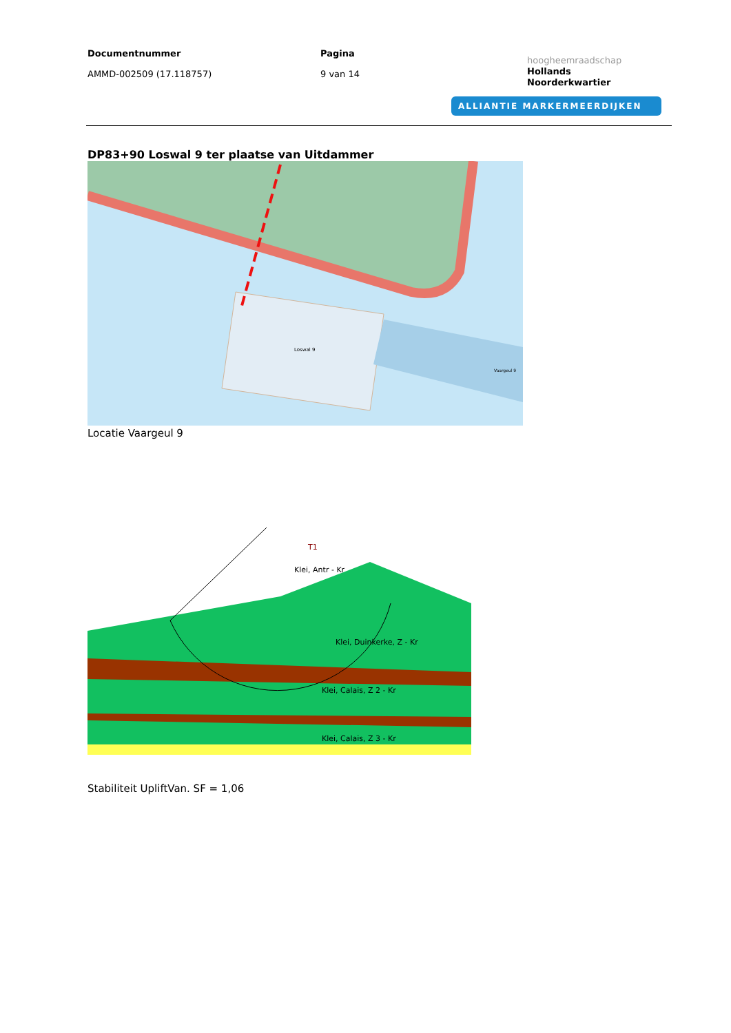Documentnummer
AMMD-002509 (17.118757)
Pagina
9 van 14
hoogheemraadschap
Hollands
Noorderkwartier
ALLIANTIE MARKERMEERDIJKEN
DP83+90 Loswal 9 ter plaatse van Uitdammer
Loswal 9
Vaargeul 9
Locatie Vaargeul 9
T1
Klei, Antr - Kr
Klei, Duinkerke, Z - Kr
Klei, Calais, Z 2 - Kr
Klei, Calais, Z 3 - Kr
Stabiliteit UpliftVan. SF = 1,06